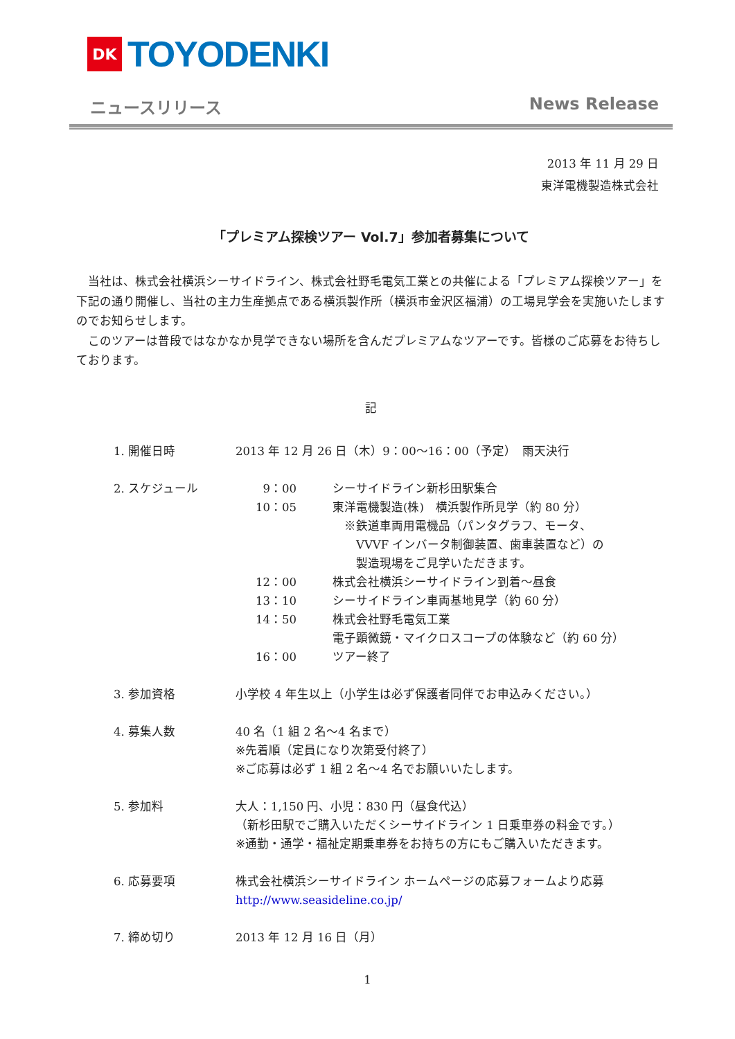DK
TOYODENKI
ニュースリリース News Release
2013 年 11 月 29 日
東洋電機製造株式会社
「プレミアム探検ツアー Vol.7」参加者募集について
当社は、株式会社横浜シーサイドライン、株式会社野毛電気工業との共催による「プレミアム探検ツアー」を下記の通り開催し、当社の主力生産拠点である横浜製作所（横浜市金沢区福浦）の工場見学会を実施いたしますのでお知らせします。
このツアーは普段ではなかなか見学できない場所を含んだプレミアムなツアーです。皆様のご応募をお待ちしております。
記
1. 開催日時 2013 年 12 月 26 日（木）9：00～16：00（予定）　雨天決行
2. スケジュール 9：00 シーサイドライン新杉田駅集合
10：05 東洋電機製造(株)　横浜製作所見学（約 80 分）
　※鉄道車両用電機品（パンタグラフ、モータ、
　　VVVF インバータ制御装置、歯車装置など）の
　　製造現場をご見学いただきます。
12：00 株式会社横浜シーサイドライン到着～昼食
13：10 シーサイドライン車両基地見学（約 60 分）
14：50 株式会社野毛電気工業
電子顕微鏡・マイクロスコープの体験など（約 60 分）
16：00 ツアー終了
3. 参加資格 小学校 4 年生以上（小学生は必ず保護者同伴でお申込みください。）
4. 募集人数 40 名（1 組 2 名～4 名まで）
※先着順（定員になり次第受付終了）
※ご応募は必ず 1 組 2 名～4 名でお願いいたします。
5. 参加料 大人：1,150 円、小児：830 円（昼食代込）
（新杉田駅でご購入いただくシーサイドライン 1 日乗車券の料金です。）
※通勤・通学・福祉定期乗車券をお持ちの方にもご購入いただきます。
6. 応募要項 株式会社横浜シーサイドライン ホームページの応募フォームより応募
http://www.seasideline.co.jp/
7. 締め切り 2013 年 12 月 16 日（月）
1